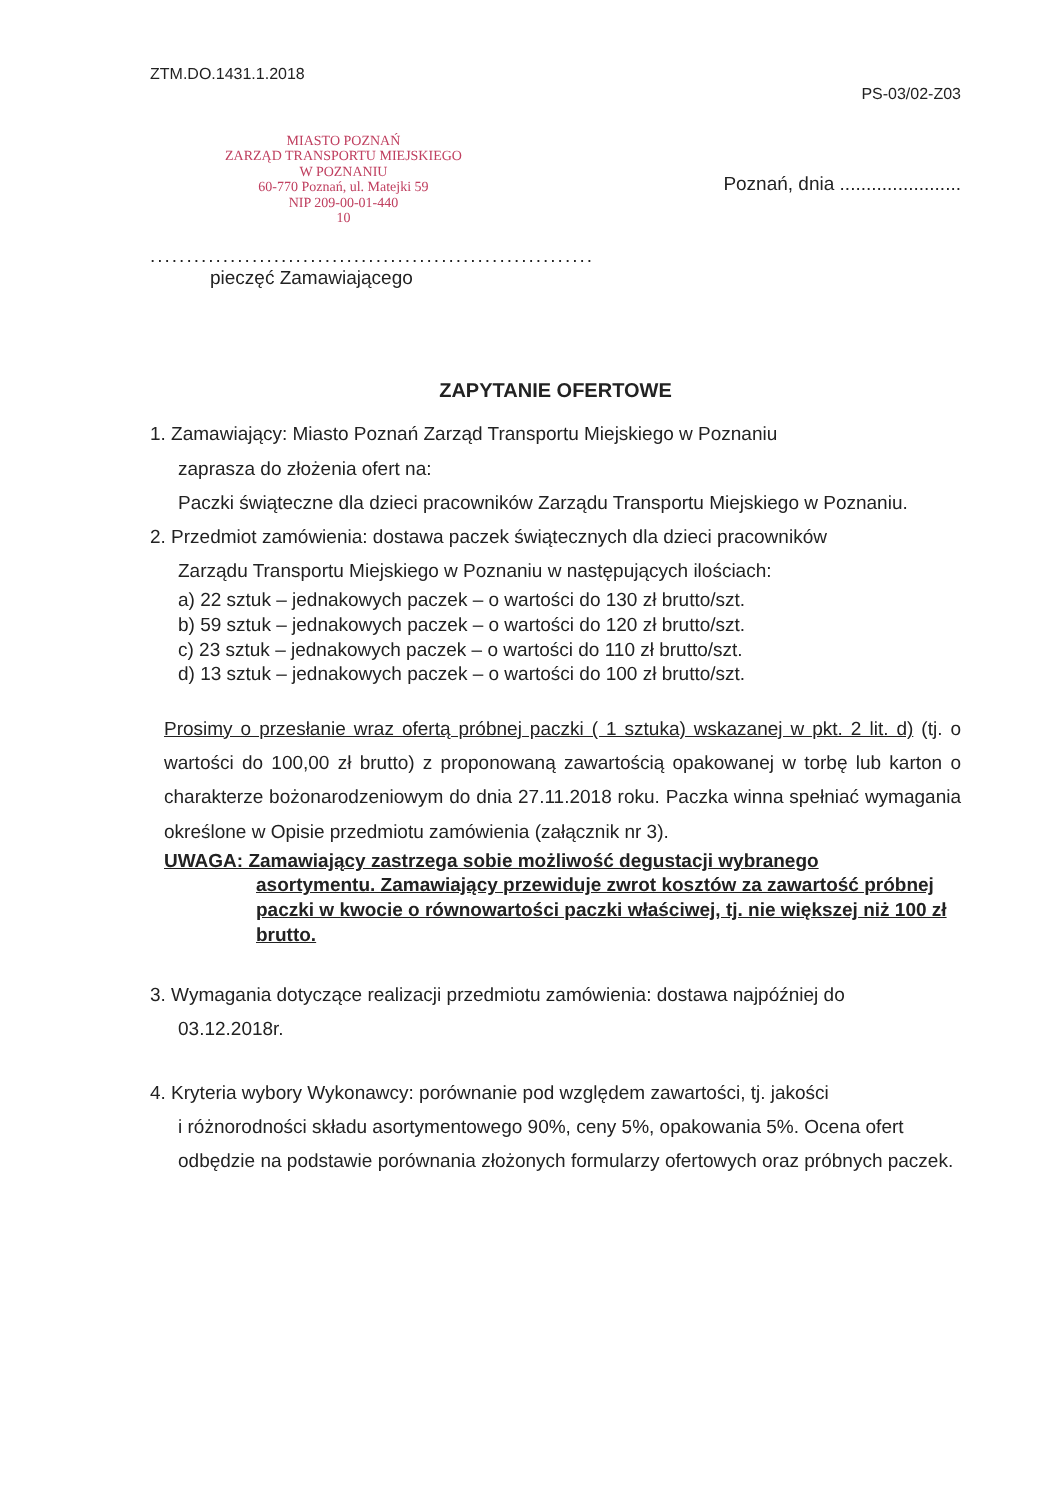ZTM.DO.1431.1.2018
PS-03/02-Z03
MIASTO POZNAŃ
ZARZĄD TRANSPORTU MIEJSKIEGO
W POZNANIU
60-770 Poznań, ul. Matejki 59
NIP 209-00-01-440
10
Poznań, dnia .......................
.............................................................
pieczęć Zamawiającego
ZAPYTANIE OFERTOWE
1. Zamawiający: Miasto Poznań Zarząd Transportu Miejskiego w Poznaniu
zaprasza do złożenia ofert na:
Paczki świąteczne dla dzieci pracowników Zarządu Transportu Miejskiego w Poznaniu.
2. Przedmiot zamówienia: dostawa paczek świątecznych dla dzieci pracowników
Zarządu Transportu Miejskiego w Poznaniu w następujących ilościach:
a) 22 sztuk – jednakowych paczek – o wartości do 130 zł brutto/szt.
b) 59 sztuk – jednakowych paczek – o wartości do 120 zł brutto/szt.
c) 23 sztuk – jednakowych paczek – o wartości do 110 zł brutto/szt.
d) 13 sztuk – jednakowych paczek – o wartości do 100 zł brutto/szt.
Prosimy o przesłanie wraz ofertą próbnej paczki ( 1 sztuka) wskazanej w pkt. 2 lit. d) (tj. o wartości do 100,00 zł brutto) z proponowaną zawartością opakowanej w torbę lub karton o charakterze bożonarodzeniowym do dnia 27.11.2018 roku. Paczka winna spełniać wymagania określone w Opisie przedmiotu zamówienia (załącznik nr 3).
UWAGA: Zamawiający zastrzega sobie możliwość degustacji wybranego
asortymentu. Zamawiający przewiduje zwrot kosztów za zawartość próbnej paczki w kwocie o równowartości paczki właściwej, tj. nie większej niż 100 zł brutto.
3. Wymagania dotyczące realizacji przedmiotu zamówienia: dostawa najpóźniej do
03.12.2018r.
4. Kryteria wybory Wykonawcy: porównanie pod względem zawartości, tj. jakości
i różnorodności składu asortymentowego 90%, ceny 5%, opakowania 5%. Ocena ofert odbędzie na podstawie porównania złożonych formularzy ofertowych oraz próbnych paczek.